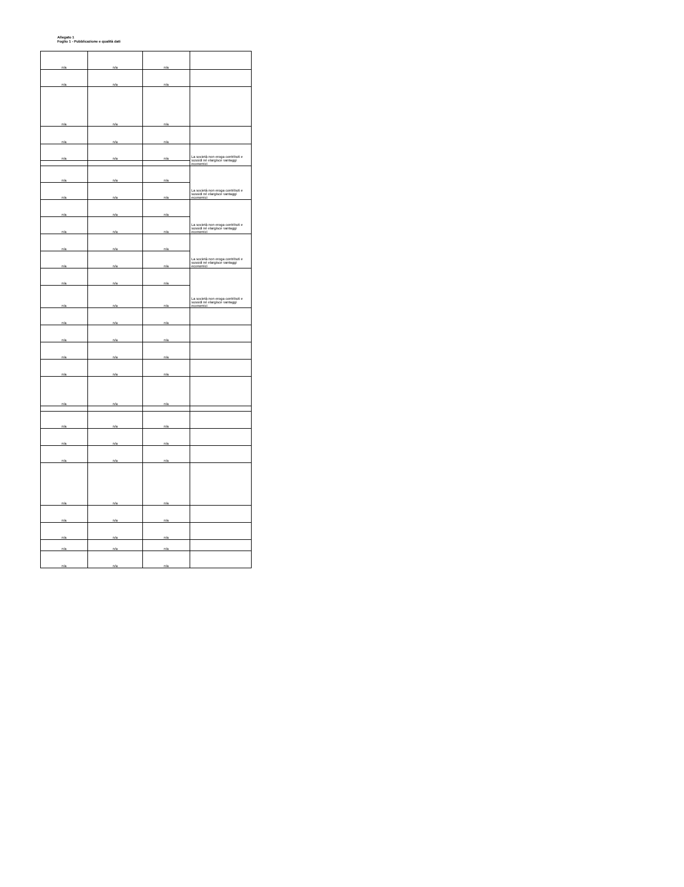Allegato 1
Foglio 1 - Pubblicazione e qualità dati
| n/a | n/a | n/a | |
| n/a | n/a | n/a | |
| n/a | n/a | n/a | |
| n/a | n/a | n/a | |
| n/a | n/a | n/a | La società non eroga contributi e sussidi né elargisce vantaggi economici |
| n/a | n/a | n/a | La società non eroga contributi e sussidi né elargisce vantaggi economici |
| n/a | n/a | n/a | |
| n/a | n/a | n/a | La società non eroga contributi e sussidi né elargisce vantaggi economici |
| n/a | n/a | n/a | |
| n/a | n/a | n/a | La società non eroga contributi e sussidi né elargisce vantaggi economici |
| n/a | n/a | n/a | |
| n/a | n/a | n/a | La società non eroga contributi e sussidi né elargisce vantaggi economici |
| n/a | n/a | n/a | |
| n/a | n/a | n/a | |
| n/a | n/a | n/a | |
| n/a | n/a | n/a | |
| n/a | n/a | n/a | |
| n/a | n/a | n/a | |
| n/a | n/a | n/a | |
| n/a | n/a | n/a | |
| n/a | n/a | n/a | |
| n/a | n/a | n/a | |
| n/a | n/a | n/a | |
| n/a | n/a | n/a | |
| n/a | n/a | n/a | |
| n/a | n/a | n/a | |